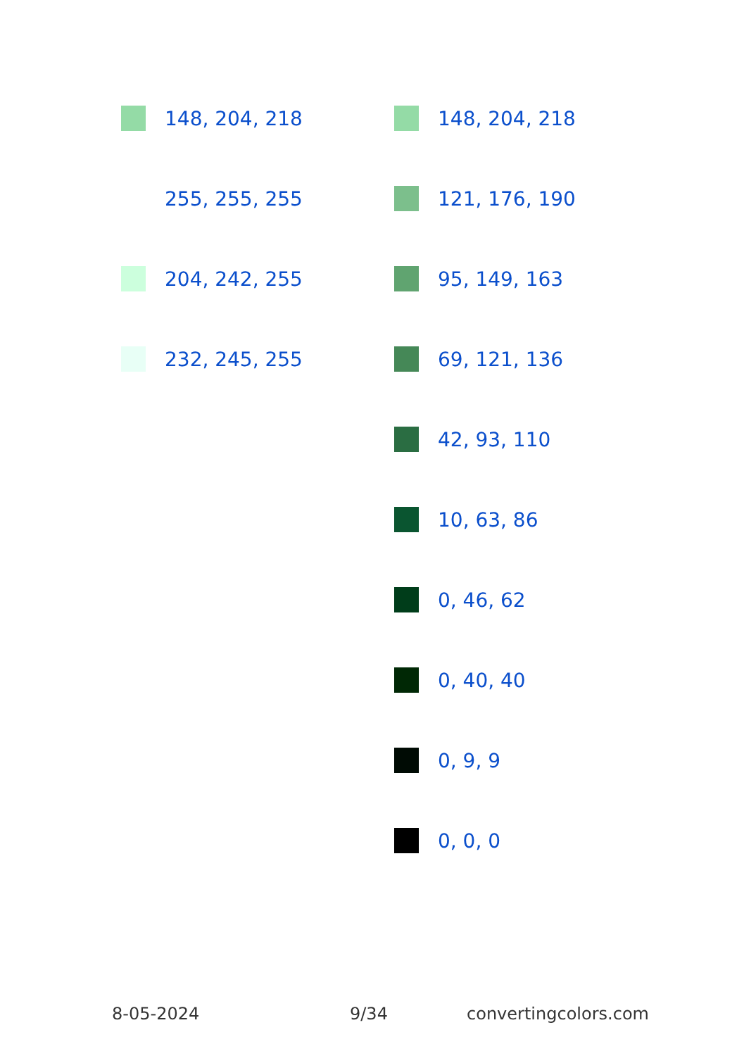148, 204, 218
255, 255, 255
204, 242, 255
232, 245, 255
148, 204, 218
121, 176, 190
95, 149, 163
69, 121, 136
42, 93, 110
10, 63, 86
0, 46, 62
0, 40, 40
0, 9, 9
0, 0, 0
8-05-2024 9/34 convertingcolors.com